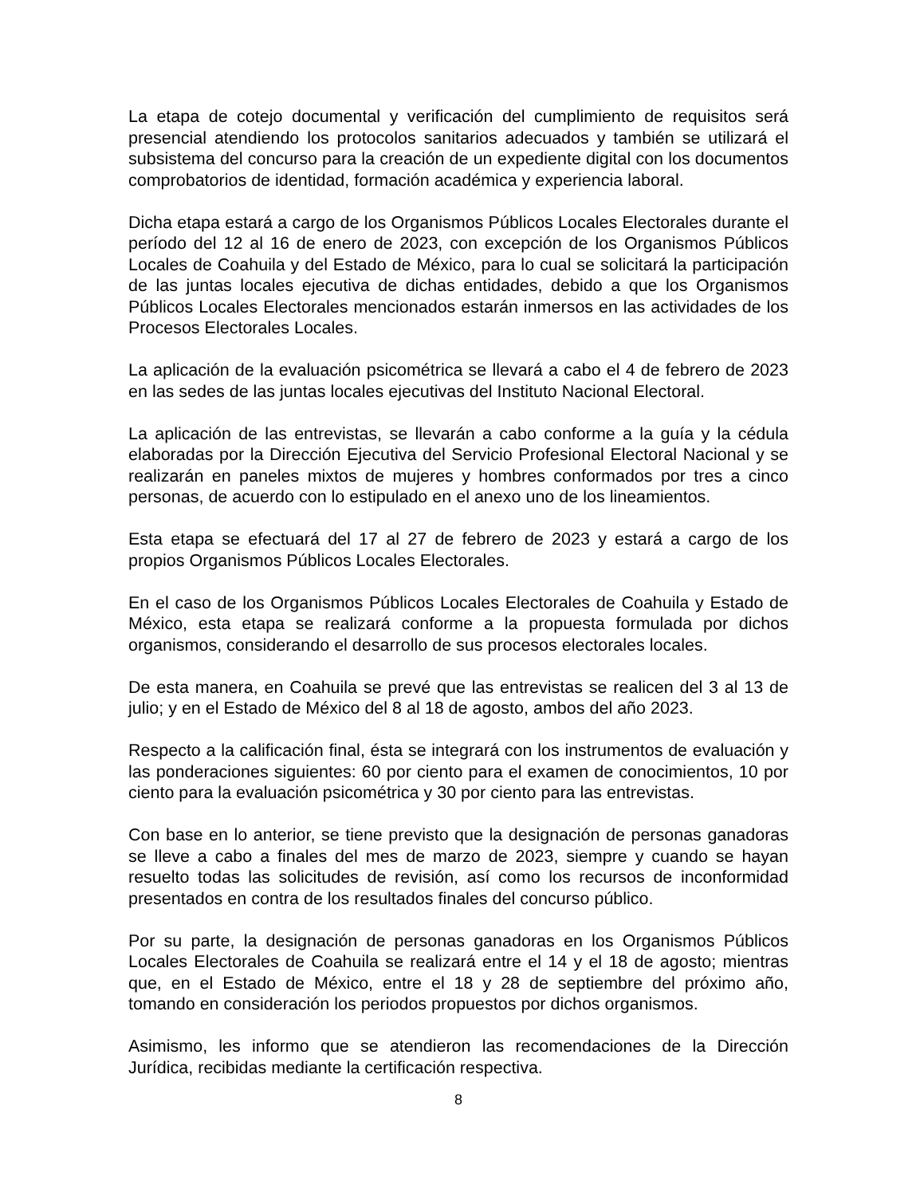La etapa de cotejo documental y verificación del cumplimiento de requisitos será presencial atendiendo los protocolos sanitarios adecuados y también se utilizará el subsistema del concurso para la creación de un expediente digital con los documentos comprobatorios de identidad, formación académica y experiencia laboral.
Dicha etapa estará a cargo de los Organismos Públicos Locales Electorales durante el período del 12 al 16 de enero de 2023, con excepción de los Organismos Públicos Locales de Coahuila y del Estado de México, para lo cual se solicitará la participación de las juntas locales ejecutiva de dichas entidades, debido a que los Organismos Públicos Locales Electorales mencionados estarán inmersos en las actividades de los Procesos Electorales Locales.
La aplicación de la evaluación psicométrica se llevará a cabo el 4 de febrero de 2023 en las sedes de las juntas locales ejecutivas del Instituto Nacional Electoral.
La aplicación de las entrevistas, se llevarán a cabo conforme a la guía y la cédula elaboradas por la Dirección Ejecutiva del Servicio Profesional Electoral Nacional y se realizarán en paneles mixtos de mujeres y hombres conformados por tres a cinco personas, de acuerdo con lo estipulado en el anexo uno de los lineamientos.
Esta etapa se efectuará del 17 al 27 de febrero de 2023 y estará a cargo de los propios Organismos Públicos Locales Electorales.
En el caso de los Organismos Públicos Locales Electorales de Coahuila y Estado de México, esta etapa se realizará conforme a la propuesta formulada por dichos organismos, considerando el desarrollo de sus procesos electorales locales.
De esta manera, en Coahuila se prevé que las entrevistas se realicen del 3 al 13 de julio; y en el Estado de México del 8 al 18 de agosto, ambos del año 2023.
Respecto a la calificación final, ésta se integrará con los instrumentos de evaluación y las ponderaciones siguientes: 60 por ciento para el examen de conocimientos, 10 por ciento para la evaluación psicométrica y 30 por ciento para las entrevistas.
Con base en lo anterior, se tiene previsto que la designación de personas ganadoras se lleve a cabo a finales del mes de marzo de 2023, siempre y cuando se hayan resuelto todas las solicitudes de revisión, así como los recursos de inconformidad presentados en contra de los resultados finales del concurso público.
Por su parte, la designación de personas ganadoras en los Organismos Públicos Locales Electorales de Coahuila se realizará entre el 14 y el 18 de agosto; mientras que, en el Estado de México, entre el 18 y 28 de septiembre del próximo año, tomando en consideración los periodos propuestos por dichos organismos.
Asimismo, les informo que se atendieron las recomendaciones de la Dirección Jurídica, recibidas mediante la certificación respectiva.
8